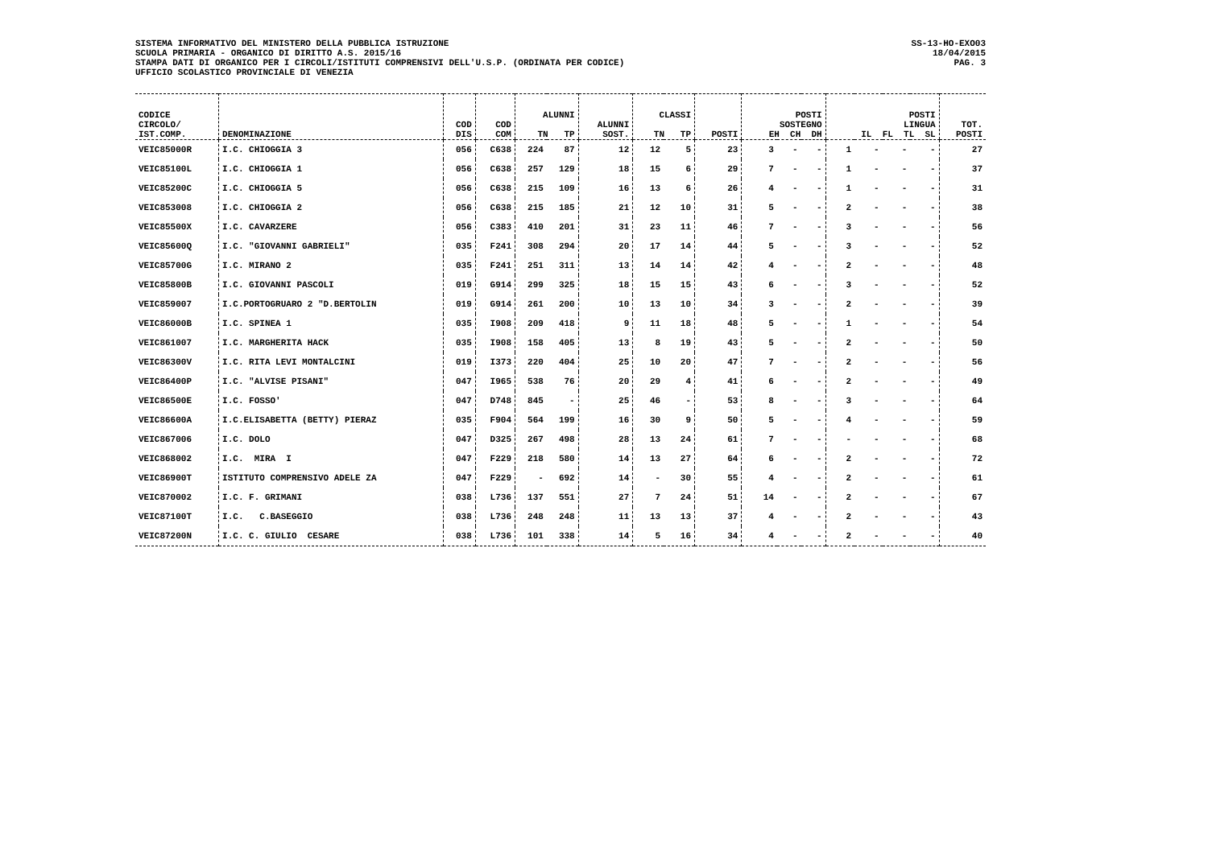SISTEMA INFORMATIVO DEL MINISTERO DELLA PUBBLICA ISTRUZIONE
SCUOLA PRIMARIA - ORGANICO DI DIRITTO A.S. 2015/16
STAMPA DATI DI ORGANICO PER I CIRCOLI/ISTITUTI COMPRENSIVI DELL'U.S.P. (ORDINATA PER CODICE)
UFFICIO SCOLASTICO PROVINCIALE DI VENEZIA
SS-13-HO-EXO03
18/04/2015
PAG. 3
| CODICE CIRCOLO/ IST.COMP. | DENOMINAZIONE | COD DIS | COD COM | ALUNNI TN TP | | ALUNNI SOST. | CLASSI TN TP | | POSTI | POSTI SOSTEGNO EH CH DH | | | POSTI LINGUA IL FL TL SL | | | | TOT. POSTI |
| --- | --- | --- | --- | --- | --- | --- | --- | --- | --- | --- | --- | --- | --- | --- | --- | --- | --- |
| VEIC85000R | I.C. CHIOGGIA 3 | 056 | C638 | 224 | 87 | 12 | 12 | 5 | 23 | 3 | - | - | 1 | - | - | - | 27 |
| VEIC85100L | I.C. CHIOGGIA 1 | 056 | C638 | 257 | 129 | 18 | 15 | 6 | 29 | 7 | - | - | 1 | - | - | - | 37 |
| VEIC85200C | I.C. CHIOGGIA 5 | 056 | C638 | 215 | 109 | 16 | 13 | 6 | 26 | 4 | - | - | 1 | - | - | - | 31 |
| VEIC853008 | I.C. CHIOGGIA 2 | 056 | C638 | 215 | 185 | 21 | 12 | 10 | 31 | 5 | - | - | 2 | - | - | - | 38 |
| VEIC85500X | I.C. CAVARZERE | 056 | C383 | 410 | 201 | 31 | 23 | 11 | 46 | 7 | - | - | 3 | - | - | - | 56 |
| VEIC85600Q | I.C. "GIOVANNI GABRIELI" | 035 | F241 | 308 | 294 | 20 | 17 | 14 | 44 | 5 | - | - | 3 | - | - | - | 52 |
| VEIC85700G | I.C. MIRANO 2 | 035 | F241 | 251 | 311 | 13 | 14 | 14 | 42 | 4 | - | - | 2 | - | - | - | 48 |
| VEIC85800B | I.C. GIOVANNI PASCOLI | 019 | G914 | 299 | 325 | 18 | 15 | 15 | 43 | 6 | - | - | 3 | - | - | - | 52 |
| VEIC859007 | I.C.PORTOGRUARO 2 "D.BERTOLIN | 019 | G914 | 261 | 200 | 10 | 13 | 10 | 34 | 3 | - | - | 2 | - | - | - | 39 |
| VEIC86000B | I.C. SPINEA 1 | 035 | I908 | 209 | 418 | 9 | 11 | 18 | 48 | 5 | - | - | 1 | - | - | - | 54 |
| VEIC861007 | I.C. MARGHERITA HACK | 035 | I908 | 158 | 405 | 13 | 8 | 19 | 43 | 5 | - | - | 2 | - | - | - | 50 |
| VEIC86300V | I.C. RITA LEVI MONTALCINI | 019 | I373 | 220 | 404 | 25 | 10 | 20 | 47 | 7 | - | - | 2 | - | - | - | 56 |
| VEIC86400P | I.C. "ALVISE PISANI" | 047 | I965 | 538 | 76 | 20 | 29 | 4 | 41 | 6 | - | - | 2 | - | - | - | 49 |
| VEIC86500E | I.C. FOSSO' | 047 | D748 | 845 | - | 25 | 46 | - | 53 | 8 | - | - | 3 | - | - | - | 64 |
| VEIC86600A | I.C.ELISABETTA (BETTY) PIERAZ | 035 | F904 | 564 | 199 | 16 | 30 | 9 | 50 | 5 | - | - | 4 | - | - | - | 59 |
| VEIC867006 | I.C. DOLO | 047 | D325 | 267 | 498 | 28 | 13 | 24 | 61 | 7 | - | - | - | - | - | - | 68 |
| VEIC868002 | I.C. MIRA I | 047 | F229 | 218 | 580 | 14 | 13 | 27 | 64 | 6 | - | - | 2 | - | - | - | 72 |
| VEIC86900T | ISTITUTO COMPRENSIVO ADELE ZA | 047 | F229 | - | 692 | 14 | - | 30 | 55 | 4 | - | - | 2 | - | - | - | 61 |
| VEIC870002 | I.C. F. GRIMANI | 038 | L736 | 137 | 551 | 27 | 7 | 24 | 51 | 14 | - | - | 2 | - | - | - | 67 |
| VEIC87100T | I.C. C.BASEGGIO | 038 | L736 | 248 | 248 | 11 | 13 | 13 | 37 | 4 | - | - | 2 | - | - | - | 43 |
| VEIC87200N | I.C. C. GIULIO CESARE | 038 | L736 | 101 | 338 | 14 | 5 | 16 | 34 | 4 | - | - | 2 | - | - | - | 40 |